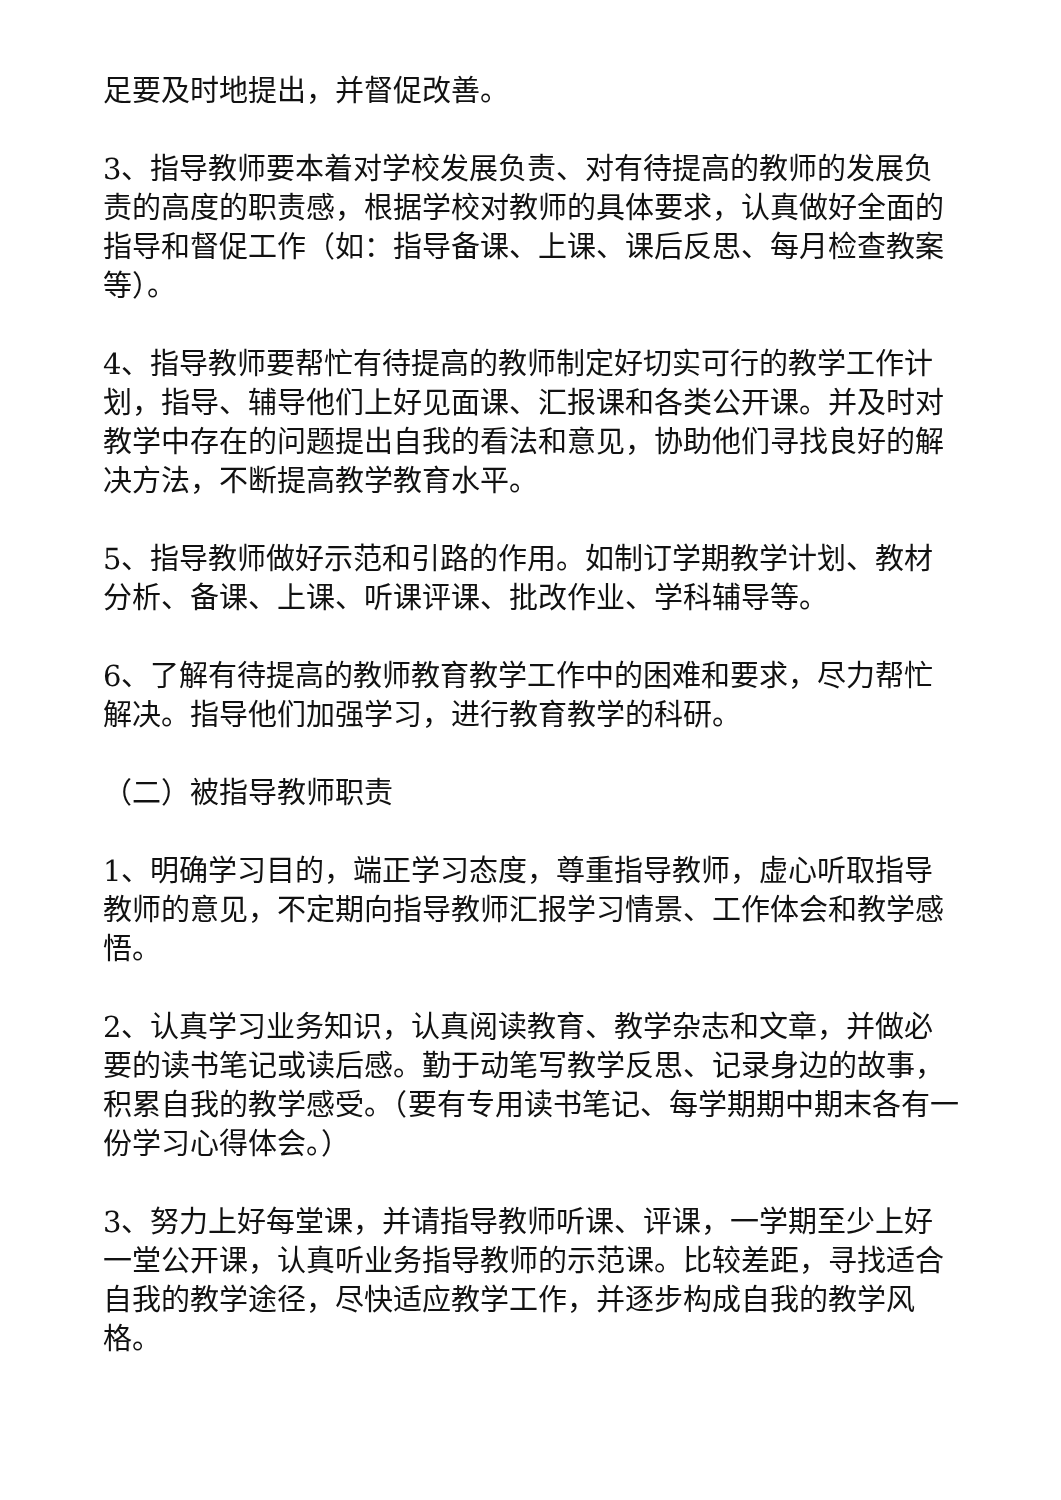足要及时地提出，并督促改善。
3、指导教师要本着对学校发展负责、对有待提高的教师的发展负责的高度的职责感，根据学校对教师的具体要求，认真做好全面的指导和督促工作（如：指导备课、上课、课后反思、每月检查教案等）。
4、指导教师要帮忙有待提高的教师制定好切实可行的教学工作计划，指导、辅导他们上好见面课、汇报课和各类公开课。并及时对教学中存在的问题提出自我的看法和意见，协助他们寻找良好的解决方法，不断提高教学教育水平。
5、指导教师做好示范和引路的作用。如制订学期教学计划、教材分析、备课、上课、听课评课、批改作业、学科辅导等。
6、了解有待提高的教师教育教学工作中的困难和要求，尽力帮忙解决。指导他们加强学习，进行教育教学的科研。
（二）被指导教师职责
1、明确学习目的，端正学习态度，尊重指导教师，虚心听取指导教师的意见，不定期向指导教师汇报学习情景、工作体会和教学感悟。
2、认真学习业务知识，认真阅读教育、教学杂志和文章，并做必要的读书笔记或读后感。勤于动笔写教学反思、记录身边的故事，积累自我的教学感受。（要有专用读书笔记、每学期期中期末各有一份学习心得体会。）
3、努力上好每堂课，并请指导教师听课、评课，一学期至少上好一堂公开课，认真听业务指导教师的示范课。比较差距，寻找适合自我的教学途径，尽快适应教学工作，并逐步构成自我的教学风格。